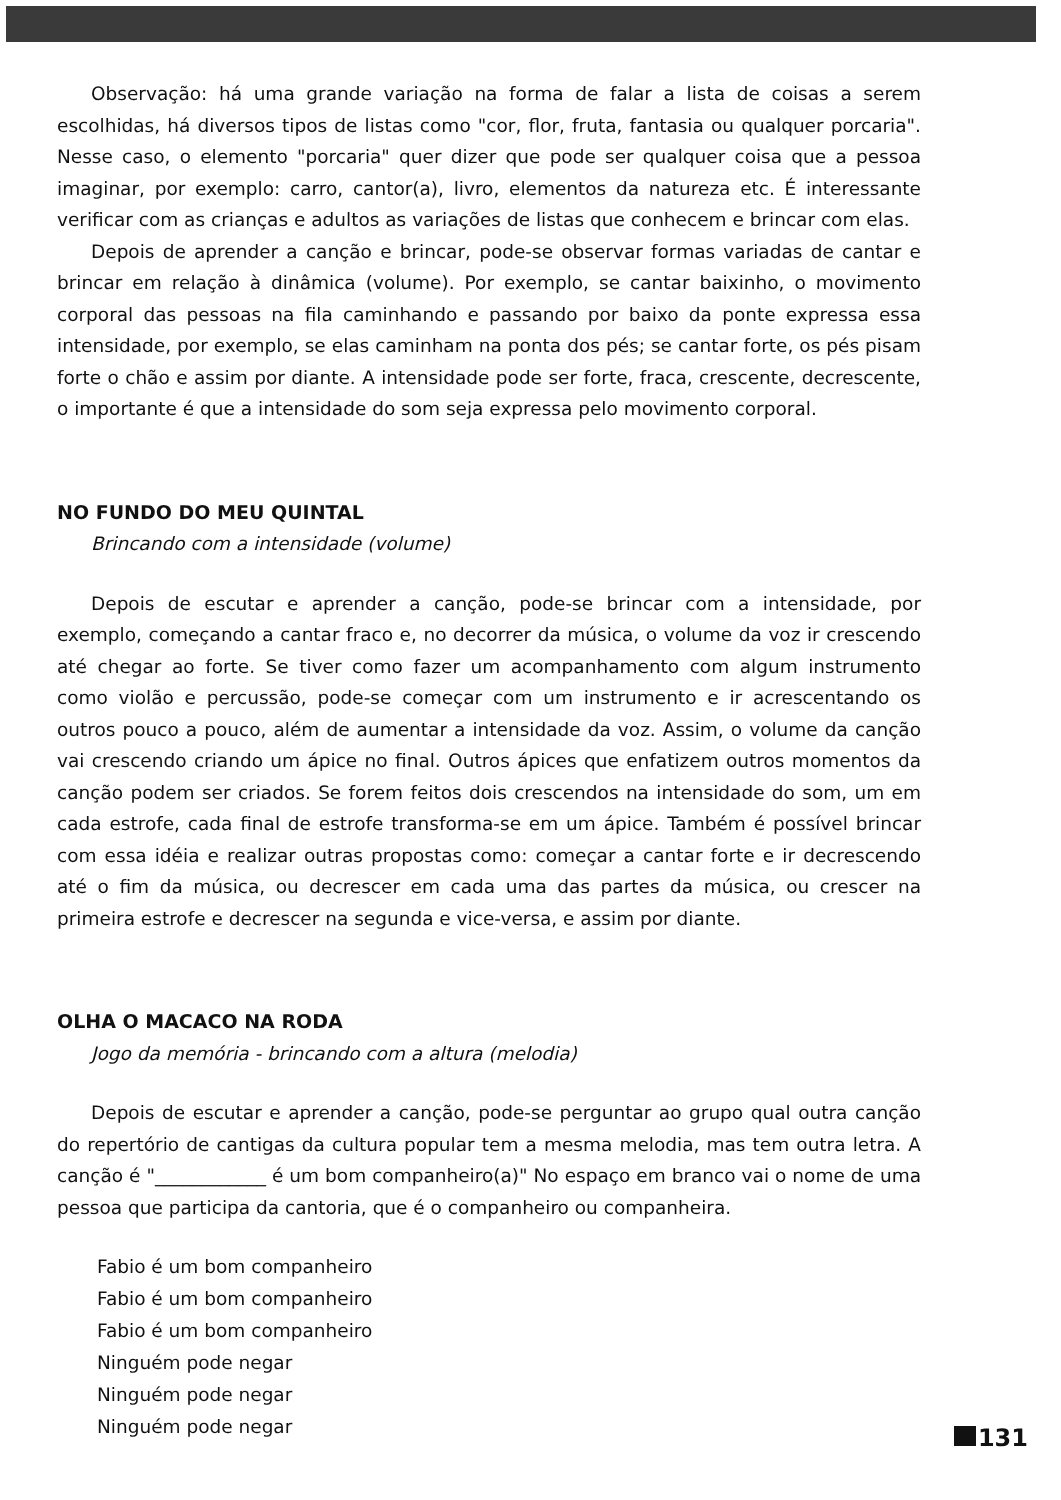Observação: há uma grande variação na forma de falar a lista de coisas a serem escolhidas, há diversos tipos de listas como "cor, flor, fruta, fantasia ou qualquer porcaria". Nesse caso, o elemento "porcaria" quer dizer que pode ser qualquer coisa que a pessoa imaginar, por exemplo: carro, cantor(a), livro, elementos da natureza etc. É interessante verificar com as crianças e adultos as variações de listas que conhecem e brincar com elas.
Depois de aprender a canção e brincar, pode-se observar formas variadas de cantar e brincar em relação à dinâmica (volume). Por exemplo, se cantar baixinho, o movimento corporal das pessoas na fila caminhando e passando por baixo da ponte expressa essa intensidade, por exemplo, se elas caminham na ponta dos pés; se cantar forte, os pés pisam forte o chão e assim por diante. A intensidade pode ser forte, fraca, crescente, decrescente, o importante é que a intensidade do som seja expressa pelo movimento corporal.
NO FUNDO DO MEU QUINTAL
Brincando com a intensidade (volume)
Depois de escutar e aprender a canção, pode-se brincar com a intensidade, por exemplo, começando a cantar fraco e, no decorrer da música, o volume da voz ir crescendo até chegar ao forte. Se tiver como fazer um acompanhamento com algum instrumento como violão e percussão, pode-se começar com um instrumento e ir acrescentando os outros pouco a pouco, além de aumentar a intensidade da voz. Assim, o volume da canção vai crescendo criando um ápice no final. Outros ápices que enfatizem outros momentos da canção podem ser criados. Se forem feitos dois crescendos na intensidade do som, um em cada estrofe, cada final de estrofe transforma-se em um ápice. Também é possível brincar com essa idéia e realizar outras propostas como: começar a cantar forte e ir decrescendo até o fim da música, ou decrescer em cada uma das partes da música, ou crescer na primeira estrofe e decrescer na segunda e vice-versa, e assim por diante.
OLHA O MACACO NA RODA
Jogo da memória - brincando com a altura (melodia)
Depois de escutar e aprender a canção, pode-se perguntar ao grupo qual outra canção do repertório de cantigas da cultura popular tem a mesma melodia, mas tem outra letra. A canção é "____________ é um bom companheiro(a)" No espaço em branco vai o nome de uma pessoa que participa da cantoria, que é o companheiro ou companheira.
Fabio é um bom companheiro
Fabio é um bom companheiro
Fabio é um bom companheiro
Ninguém pode negar
Ninguém pode negar
Ninguém pode negar
131